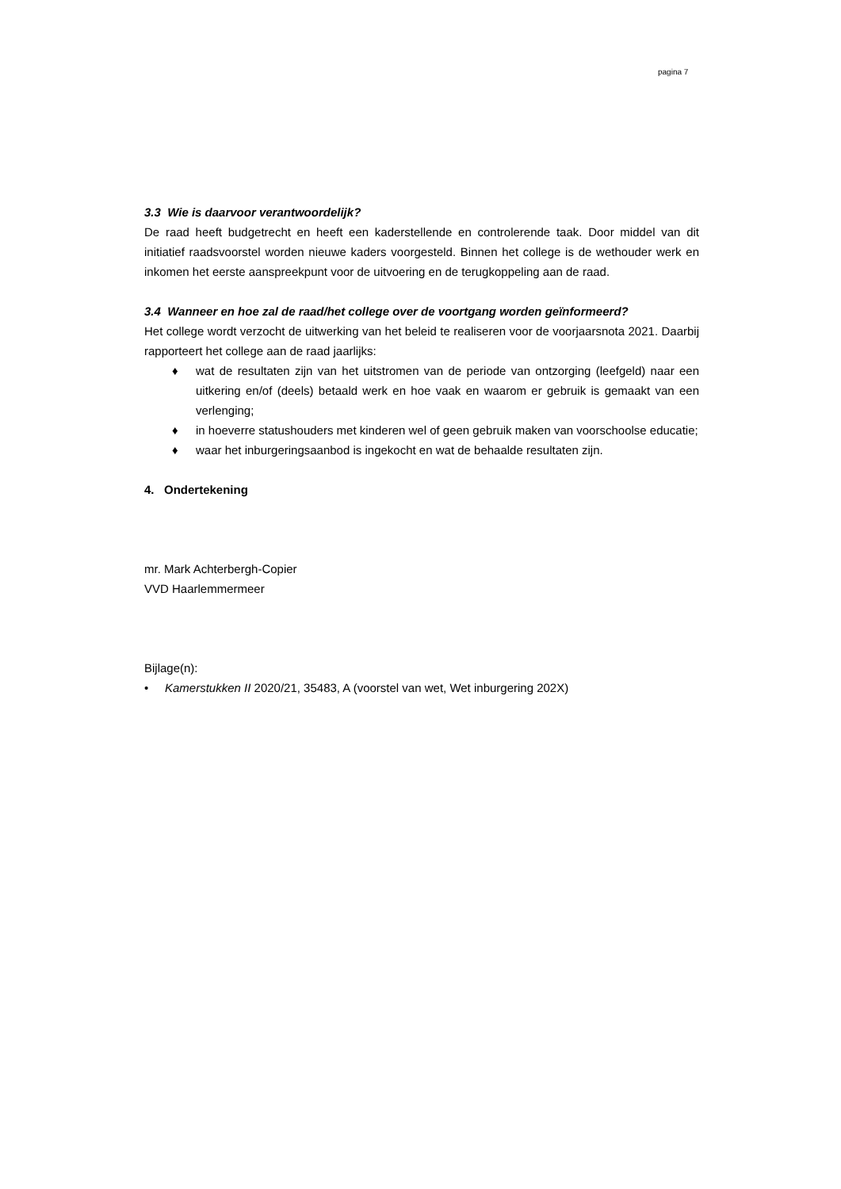pagina 7
3.3 Wie is daarvoor verantwoordelijk?
De raad heeft budgetrecht en heeft een kaderstellende en controlerende taak. Door middel van dit initiatief raadsvoorstel worden nieuwe kaders voorgesteld. Binnen het college is de wethouder werk en inkomen het eerste aanspreekpunt voor de uitvoering en de terugkoppeling aan de raad.
3.4 Wanneer en hoe zal de raad/het college over de voortgang worden geïnformeerd?
Het college wordt verzocht de uitwerking van het beleid te realiseren voor de voorjaarsnota 2021. Daarbij rapporteert het college aan de raad jaarlijks:
♦ wat de resultaten zijn van het uitstromen van de periode van ontzorging (leefgeld) naar een uitkering en/of (deels) betaald werk en hoe vaak en waarom er gebruik is gemaakt van een verlenging;
♦ in hoeverre statushouders met kinderen wel of geen gebruik maken van voorschoolse educatie;
♦ waar het inburgeringsaanbod is ingekocht en wat de behaalde resultaten zijn.
4. Ondertekening
mr. Mark Achterbergh-Copier
VVD Haarlemmermeer
Bijlage(n):
• Kamerstukken II 2020/21, 35483, A (voorstel van wet, Wet inburgering 202X)